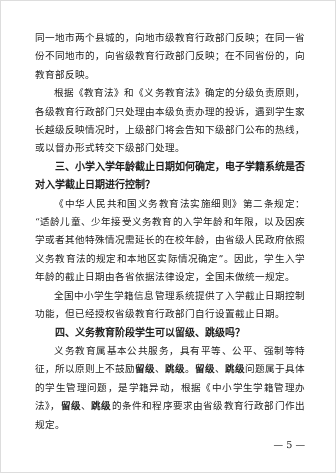同一地市两个县城的，向地市级教育行政部门反映；在同一省份不同地市的，向省级教育行政部门反映；在不同省份的，向教育部反映。
根据《教育法》和《义务教育法》确定的分级负责原则，各级教育行政部门只处理由本级负责办理的投诉，遇到学生家长越级反映情况时，上级部门将会告知下级部门公布的热线，或以督办形式转交下级部门处理。
三、小学入学年龄截止日期如何确定，电子学籍系统是否对入学截止日期进行控制？
《中华人民共和国义务教育法实施细则》第二条规定：“适龄儿童、少年接受义务教育的入学年龄和年限，以及因疾学或者其他特殊情况需延长的在校年龄，由省级人民政府依照义务教育法的规定和本地区实际情况确定”。因此，学生入学年龄的截止日期由各省依据法律设定，全国未做统一规定。
全国中小学生学籍信息管理系统提供了入学截止日期控制功能，但已经授权省级教育行政部门自行设置截止日期。
四、义务教育阶段学生可以留级、跳级吗？
义务教育属基本公共服务，具有平等、公平、强制等特征，所以原则上不鼓励留级、跳级。留级、跳级问题属于具体的学生管理问题，是学籍异动，根据《中小学生学籍管理办法》，留级、跳级的条件和程序要求由省级教育行政部门作出规定。
— 5 —